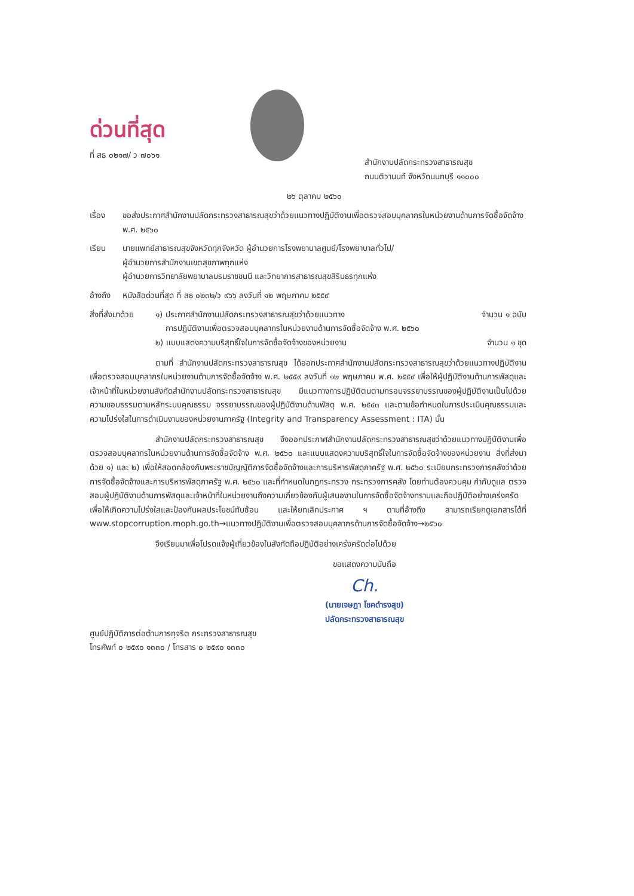ด่วนที่สุด
ที่ สธ ๐๒๑๗/ ว ๗๐๖๑
สำนักงานปลัดกระทรวงสาธารณสุข
ถนนติวานนท์ จังหวัดนนทบุรี ๑๑๐๐๐
๒๖ ตุลาคม ๒๕๖๐
เรื่อง ขอส่งประกาศสำนักงานปลัดกระทรวงสาธารณสุขว่าด้วยแนวทางปฏิบัติงานเพื่อตรวจสอบบุคลากรในหน่วยงานด้านการจัดซื้อจัดจ้าง พ.ศ. ๒๕๖๐
เรียน นายแพทย์สาธารณสุขจังหวัดทุกจังหวัด ผู้อำนวยการโรงพยาบาลศูนย์/โรงพยาบาลทั่วไป/
ผู้อำนวยการสำนักงานเขตสุขภาพทุกแห่ง
ผู้อำนวยการวิทยาลัยพยาบาลบรมราชชนนี และวิทยาการสาธารณสุขสิรินธรทุกแห่ง
อ้างถึง
หนังสือด่วนที่สุด ที่ สธ ๐๒๓๒/ว ๙๖๖ ลงวันที่ ๑๒ พฤษภาคม ๒๕๕๙
สิ่งที่ส่งมาด้วย
๑) ประกาศสำนักงานปลัดกระทรวงสาธารณสุขว่าด้วยแนวทาง
การปฏิบัติงานเพื่อตรวจสอบบุคลากรในหน่วยงานด้านการจัดซื้อจัดจ้าง พ.ศ. ๒๕๖๐ จำนวน ๑ ฉบับ
๒) แบบแสดงความบริสุทธิ์ใจในการจัดซื้อจัดจ้างของหน่วยงาน จำนวน ๑ ชุด
ตามที่ สำนักงานปลัดกระทรวงสาธารณสุข ได้ออกประกาศสำนักงานปลัดกระทรวงสาธารณสุขว่าด้วยแนวทางปฏิบัติงานเพื่อตรวจสอบบุคลากรในหน่วยงานด้านการจัดซื้อจัดจ้าง พ.ศ. ๒๕๕๙ ลงวันที่ ๑๒ พฤษภาคม พ.ศ. ๒๕๕๙ เพื่อให้ผู้ปฏิบัติงานด้านการพัสดุและเจ้าหน้าที่ในหน่วยงานสังกัดสำนักงานปลัดกระทรวงสาธารณสุข มีแนวทางการปฏิบัติตนตามกรอบจรรยาบรรณของผู้ปฏิบัติงานเป็นไปด้วยความชอบธรรมตามหลักระบบคุณธรรม จรรยาบรรณของผู้ปฏิบัติงานด้านพัสดุ พ.ศ. ๒๕๔๓ และตามข้อกำหนดในการประเมินคุณธรรมและความโปร่งใสในการดำเนินงานของหน่วยงานภาครัฐ (Integrity and Transparency Assessment : ITA) นั้น
สำนักงานปลัดกระทรวงสาธารณสุข จึงออกประกาศสำนักงานปลัดกระทรวงสาธารณสุขว่าด้วยแนวทางปฏิบัติงานเพื่อตรวจสอบบุคลากรในหน่วยงานด้านการจัดซื้อจัดจ้าง พ.ศ. ๒๕๖๐ และแบบแสดงความบริสุทธิ์ใจในการจัดซื้อจัดจ้างของหน่วยงาน สิ่งที่ส่งมาด้วย ๑) และ ๒) เพื่อให้สอดคล้องกับพระราชบัญญัติการจัดซื้อจัดจ้างและการบริหารพัสดุภาครัฐ พ.ศ. ๒๕๖๐ ระเบียบกระทรวงการคลังว่าด้วยการจัดซื้อจัดจ้างและการบริหารพัสดุภาครัฐ พ.ศ. ๒๕๖๐ และที่กำหนดในกฎกระทรวง กระทรวงการคลัง โดยท่านต้องควบคุม กำกับดูแล ตรวจสอบผู้ปฏิบัติงานด้านการพัสดุและเจ้าหน้าที่ในหน่วยงานถึงความเกี่ยวข้องกับผู้เสนองานในการจัดซื้อจัดจ้างทราบและถือปฏิบัติอย่างเคร่งครัด เพื่อให้เกิดความโปร่งใสและป้องกันผลประโยชน์ทับซ้อน และให้ยกเลิกประกาศ ฯ ตามที่อ้างถึง สามารถเรียกดูเอกสารได้ที่ www.stopcorruption.moph.go.th→แนวทางปฏิบัติงานเพื่อตรวจสอบบุคลากรด้านการจัดซื้อจัดจ้าง→๒๕๖๐
จึงเรียนมาเพื่อโปรดแจ้งผู้เกี่ยวข้องในสังกัดถือปฏิบัติอย่างเคร่งครัดต่อไปด้วย
ขอแสดงความนับถือ
Ch.
(นายเจษฎา โชคดำรงสุข)
ปลัดกระทรวงสาธารณสุข
ศูนย์ปฏิบัติการต่อต้านการทุจริต กระทรวงสาธารณสุข
โทรศัพท์ ๐ ๒๕๙๐ ๑๓๓๐ / โทรสาร ๐ ๒๕๙๐ ๑๓๓๐